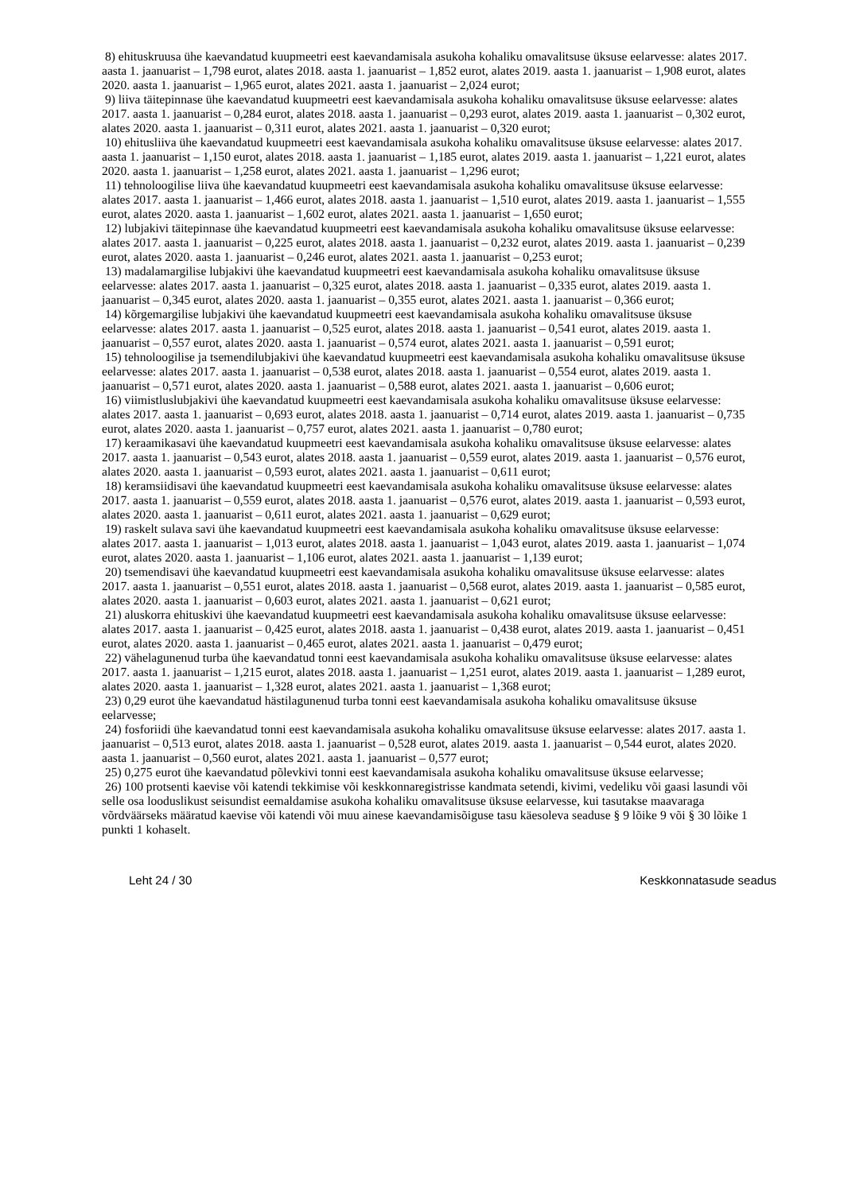8) ehituskruusa ühe kaevandatud kuupmeetri eest kaevandamisala asukoha kohaliku omavalitsuse üksuse eelarvesse: alates 2017. aasta 1. jaanuarist – 1,798 eurot, alates 2018. aasta 1. jaanuarist – 1,852 eurot, alates 2019. aasta 1. jaanuarist – 1,908 eurot, alates 2020. aasta 1. jaanuarist – 1,965 eurot, alates 2021. aasta 1. jaanuarist – 2,024 eurot;
9) liiva täitepinnase ühe kaevandatud kuupmeetri eest kaevandamisala asukoha kohaliku omavalitsuse üksuse eelarvesse: alates 2017. aasta 1. jaanuarist – 0,284 eurot, alates 2018. aasta 1. jaanuarist – 0,293 eurot, alates 2019. aasta 1. jaanuarist – 0,302 eurot, alates 2020. aasta 1. jaanuarist – 0,311 eurot, alates 2021. aasta 1. jaanuarist – 0,320 eurot;
10) ehitusliiva ühe kaevandatud kuupmeetri eest kaevandamisala asukoha kohaliku omavalitsuse üksuse eelarvesse: alates 2017. aasta 1. jaanuarist – 1,150 eurot, alates 2018. aasta 1. jaanuarist – 1,185 eurot, alates 2019. aasta 1. jaanuarist – 1,221 eurot, alates 2020. aasta 1. jaanuarist – 1,258 eurot, alates 2021. aasta 1. jaanuarist – 1,296 eurot;
11) tehnoloogilise liiva ühe kaevandatud kuupmeetri eest kaevandamisala asukoha kohaliku omavalitsuse üksuse eelarvesse: alates 2017. aasta 1. jaanuarist – 1,466 eurot, alates 2018. aasta 1. jaanuarist – 1,510 eurot, alates 2019. aasta 1. jaanuarist – 1,555 eurot, alates 2020. aasta 1. jaanuarist – 1,602 eurot, alates 2021. aasta 1. jaanuarist – 1,650 eurot;
12) lubjakivi täitepinnase ühe kaevandatud kuupmeetri eest kaevandamisala asukoha kohaliku omavalitsuse üksuse eelarvesse: alates 2017. aasta 1. jaanuarist – 0,225 eurot, alates 2018. aasta 1. jaanuarist – 0,232 eurot, alates 2019. aasta 1. jaanuarist – 0,239 eurot, alates 2020. aasta 1. jaanuarist – 0,246 eurot, alates 2021. aasta 1. jaanuarist – 0,253 eurot;
13) madalamargilise lubjakivi ühe kaevandatud kuupmeetri eest kaevandamisala asukoha kohaliku omavalitsuse üksuse eelarvesse: alates 2017. aasta 1. jaanuarist – 0,325 eurot, alates 2018. aasta 1. jaanuarist – 0,335 eurot, alates 2019. aasta 1. jaanuarist – 0,345 eurot, alates 2020. aasta 1. jaanuarist – 0,355 eurot, alates 2021. aasta 1. jaanuarist – 0,366 eurot;
14) kõrgemargilise lubjakivi ühe kaevandatud kuupmeetri eest kaevandamisala asukoha kohaliku omavalitsuse üksuse eelarvesse: alates 2017. aasta 1. jaanuarist – 0,525 eurot, alates 2018. aasta 1. jaanuarist – 0,541 eurot, alates 2019. aasta 1. jaanuarist – 0,557 eurot, alates 2020. aasta 1. jaanuarist – 0,574 eurot, alates 2021. aasta 1. jaanuarist – 0,591 eurot;
15) tehnoloogilise ja tsemendilubjakivi ühe kaevandatud kuupmeetri eest kaevandamisala asukoha kohaliku omavalitsuse üksuse eelarvesse: alates 2017. aasta 1. jaanuarist – 0,538 eurot, alates 2018. aasta 1. jaanuarist – 0,554 eurot, alates 2019. aasta 1. jaanuarist – 0,571 eurot, alates 2020. aasta 1. jaanuarist – 0,588 eurot, alates 2021. aasta 1. jaanuarist – 0,606 eurot;
16) viimistluslubjakivi ühe kaevandatud kuupmeetri eest kaevandamisala asukoha kohaliku omavalitsuse üksuse eelarvesse: alates 2017. aasta 1. jaanuarist – 0,693 eurot, alates 2018. aasta 1. jaanuarist – 0,714 eurot, alates 2019. aasta 1. jaanuarist – 0,735 eurot, alates 2020. aasta 1. jaanuarist – 0,757 eurot, alates 2021. aasta 1. jaanuarist – 0,780 eurot;
17) keraamikasavi ühe kaevandatud kuupmeetri eest kaevandamisala asukoha kohaliku omavalitsuse üksuse eelarvesse: alates 2017. aasta 1. jaanuarist – 0,543 eurot, alates 2018. aasta 1. jaanuarist – 0,559 eurot, alates 2019. aasta 1. jaanuarist – 0,576 eurot, alates 2020. aasta 1. jaanuarist – 0,593 eurot, alates 2021. aasta 1. jaanuarist – 0,611 eurot;
18) keramsiidisavi ühe kaevandatud kuupmeetri eest kaevandamisala asukoha kohaliku omavalitsuse üksuse eelarvesse: alates 2017. aasta 1. jaanuarist – 0,559 eurot, alates 2018. aasta 1. jaanuarist – 0,576 eurot, alates 2019. aasta 1. jaanuarist – 0,593 eurot, alates 2020. aasta 1. jaanuarist – 0,611 eurot, alates 2021. aasta 1. jaanuarist – 0,629 eurot;
19) raskelt sulava savi ühe kaevandatud kuupmeetri eest kaevandamisala asukoha kohaliku omavalitsuse üksuse eelarvesse: alates 2017. aasta 1. jaanuarist – 1,013 eurot, alates 2018. aasta 1. jaanuarist – 1,043 eurot, alates 2019. aasta 1. jaanuarist – 1,074 eurot, alates 2020. aasta 1. jaanuarist – 1,106 eurot, alates 2021. aasta 1. jaanuarist – 1,139 eurot;
20) tsemendisavi ühe kaevandatud kuupmeetri eest kaevandamisala asukoha kohaliku omavalitsuse üksuse eelarvesse: alates 2017. aasta 1. jaanuarist – 0,551 eurot, alates 2018. aasta 1. jaanuarist – 0,568 eurot, alates 2019. aasta 1. jaanuarist – 0,585 eurot, alates 2020. aasta 1. jaanuarist – 0,603 eurot, alates 2021. aasta 1. jaanuarist – 0,621 eurot;
21) aluskorra ehituskivi ühe kaevandatud kuupmeetri eest kaevandamisala asukoha kohaliku omavalitsuse üksuse eelarvesse: alates 2017. aasta 1. jaanuarist – 0,425 eurot, alates 2018. aasta 1. jaanuarist – 0,438 eurot, alates 2019. aasta 1. jaanuarist – 0,451 eurot, alates 2020. aasta 1. jaanuarist – 0,465 eurot, alates 2021. aasta 1. jaanuarist – 0,479 eurot;
22) vähelagunenud turba ühe kaevandatud tonni eest kaevandamisala asukoha kohaliku omavalitsuse üksuse eelarvesse: alates 2017. aasta 1. jaanuarist – 1,215 eurot, alates 2018. aasta 1. jaanuarist – 1,251 eurot, alates 2019. aasta 1. jaanuarist – 1,289 eurot, alates 2020. aasta 1. jaanuarist – 1,328 eurot, alates 2021. aasta 1. jaanuarist – 1,368 eurot;
23) 0,29 eurot ühe kaevandatud hästilagunenud turba tonni eest kaevandamisala asukoha kohaliku omavalitsuse üksuse eelarvesse;
24) fosforiidi ühe kaevandatud tonni eest kaevandamisala asukoha kohaliku omavalitsuse üksuse eelarvesse: alates 2017. aasta 1. jaanuarist – 0,513 eurot, alates 2018. aasta 1. jaanuarist – 0,528 eurot, alates 2019. aasta 1. jaanuarist – 0,544 eurot, alates 2020. aasta 1. jaanuarist – 0,560 eurot, alates 2021. aasta 1. jaanuarist – 0,577 eurot;
25) 0,275 eurot ühe kaevandatud põlevkivi tonni eest kaevandamisala asukoha kohaliku omavalitsuse üksuse eelarvesse;
26) 100 protsenti kaevise või katendi tekkimise või keskkonnaregistrisse kandmata setendi, kivimi, vedeliku või gaasi lasundi või selle osa looduslikust seisundist eemaldamise asukoha kohaliku omavalitsuse üksuse eelarvesse, kui tasutakse maavaraga võrdväärseks määratud kaevise või katendi või muu ainese kaevandamisõiguse tasu käesoleva seaduse § 9 lõike 9 või § 30 lõike 1 punkti 1 kohaselt.
Leht 24 / 30 Keskkonnatasude seadus